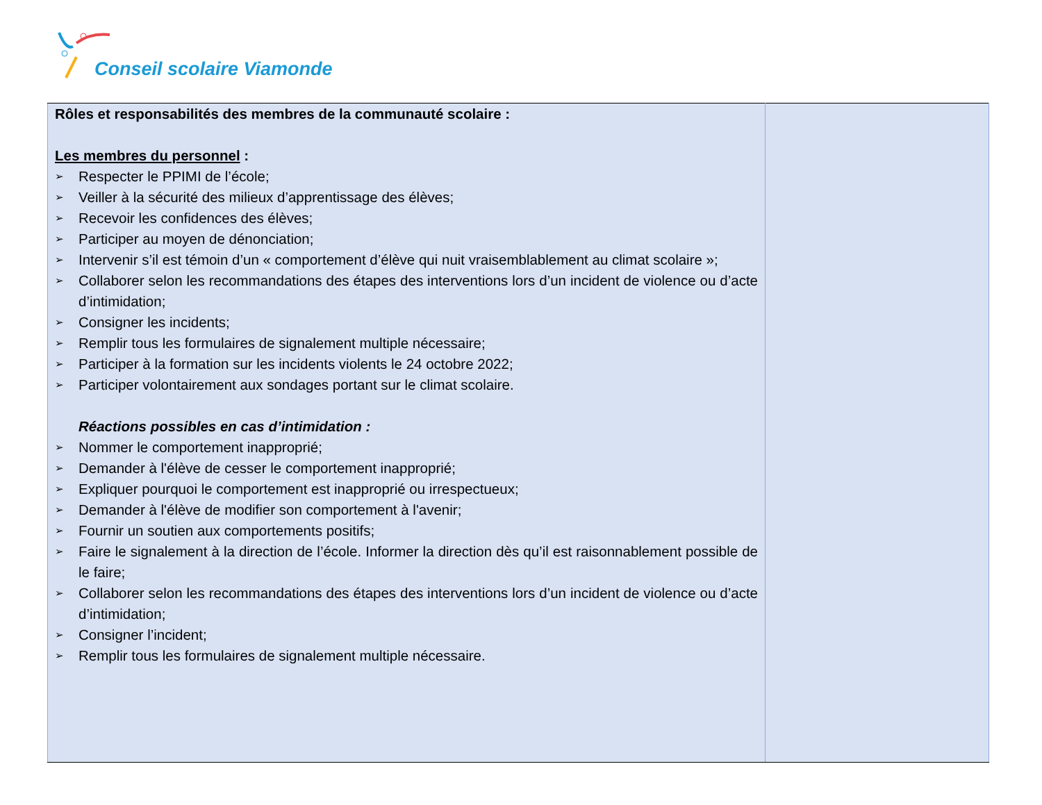Conseil scolaire Viamonde
| Rôles et responsabilités des membres de la communauté scolaire : Les membres du personnel : ➢ Respecter le PPIMI de l’école; ➢ Veiller à la sécurité des milieux d’apprentissage des élèves; ➢ Recevoir les confidences des élèves; ➢ Participer au moyen de dénonciation; ➢ Intervenir s’il est témoin d’un « comportement d’élève qui nuit vraisemblablement au climat scolaire »; ➢ Collaborer selon les recommandations des étapes des interventions lors d’un incident de violence ou d’acte d’intimidation; ➢ Consigner les incidents; ➢ Remplir tous les formulaires de signalement multiple nécessaire; ➢ Participer à la formation sur les incidents violents le 24 octobre 2022; ➢ Participer volontairement aux sondages portant sur le climat scolaire. Réactions possibles en cas d’intimidation : ➢ Nommer le comportement inapproprié; ➢ Demander à l'élève de cesser le comportement inapproprié; ➢ Expliquer pourquoi le comportement est inapproprié ou irrespectueux; ➢ Demander à l'élève de modifier son comportement à l'avenir; ➢ Fournir un soutien aux comportements positifs; ➢ Faire le signalement à la direction de l’école. Informer la direction dès qu’il est raisonnablement possible de le faire; ➢ Collaborer selon les recommandations des étapes des interventions lors d’un incident de violence ou d’acte d’intimidation; ➢ Consigner l’incident; ➢ Remplir tous les formulaires de signalement multiple nécessaire. | |